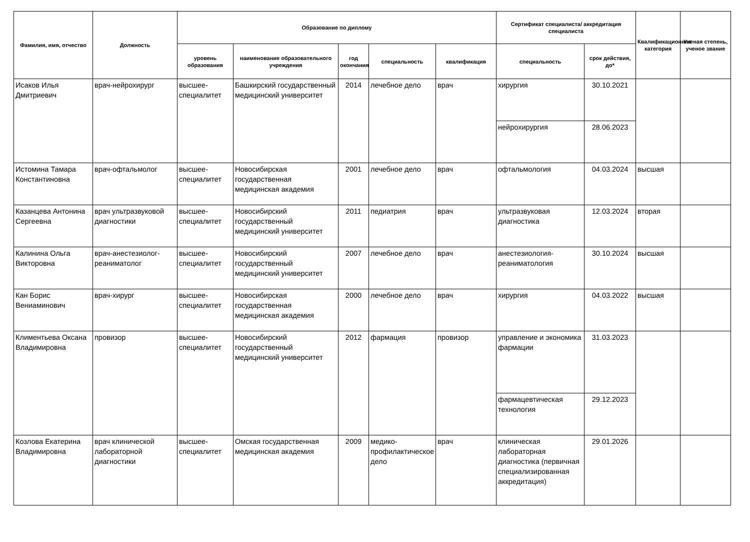| Фамилия, имя, отчество | Должность | Образование по диплому | | | | | Сертификат специалиста/ аккредитация специалиста | | Квалификационная категория | Ученая степень, ученое звание |
| --- | --- | --- | --- | --- | --- | --- | --- | --- | --- | --- |
| | | уровень образования | наименование образовательного учреждения | год окончания | специальность | квалификация | специальность | срок действия, до* | | |
| Исаков Илья Дмитриевич | врач-нейрохирург | высшее-специалитет | Башкирский государственный медицинский университет | 2014 | лечебное дело | врач | хирургия | 30.10.2021 | | |
| | | | | | | | нейрохирургия | 28.06.2023 | | |
| Истомина Тамара Константиновна | врач-офтальмолог | высшее-специалитет | Новосибирская государственная медицинская академия | 2001 | лечебное дело | врач | офтальмология | 04.03.2024 | высшая | |
| Казанцева Антонина Сергеевна | врач ультразвуковой диагностики | высшее-специалитет | Новосибирский государственный медицинский университет | 2011 | педиатрия | врач | ультразвуковая диагностика | 12.03.2024 | вторая | |
| Калинина Ольга Викторовна | врач-анестезиолог-реаниматолог | высшее-специалитет | Новосибирский государственный медицинский университет | 2007 | лечебное дело | врач | анестезиология-реаниматология | 30.10.2024 | высшая | |
| Кан Борис Вениаминович | врач-хирург | высшее-специалитет | Новосибирская государственная медицинская академия | 2000 | лечебное дело | врач | хирургия | 04.03.2022 | высшая | |
| Климентьева Оксана Владимировна | провизор | высшее-специалитет | Новосибирский государственный медицинский университет | 2012 | фармация | провизор | управление и экономика фармации | 31.03.2023 | | |
| | | | | | | | фармацевтическая технология | 29.12.2023 | | |
| Козлова Екатерина Владимировна | врач клинической лабораторной диагностики | высшее-специалитет | Омская государственная медицинская академия | 2009 | медико-профилактическое дело | врач | клиническая лабораторная диагностика (первичная специализированная аккредитация) | 29.01.2026 | | |